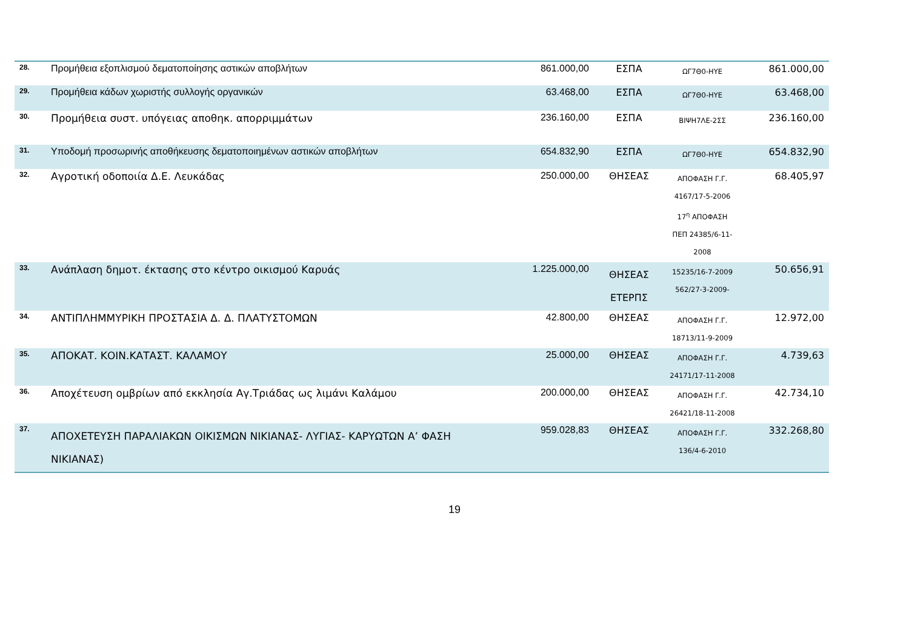| 28. | Προμήθεια εξοπλισμού δεματοποίησης αστικών αποβλήτων | 861.000,00 | ΕΣΠΑ | ΩΓ7Θ0-ΗΥΕ | 861.000,00 |
| 29. | Προμήθεια κάδων χωριστής συλλογής οργανικών | 63.468,00 | ΕΣΠΑ | ΩΓ7Θ0-ΗΥΕ | 63.468,00 |
| 30. | Προμήθεια συστ. υπόγειας αποθηκ. απορριμμάτων | 236.160,00 | ΕΣΠΑ | ΒΙΨΗ7ΛΕ-2ΣΣ | 236.160,00 |
| 31. | Υποδομή προσωρινής αποθήκευσης δεματοποιημένων αστικών αποβλήτων | 654.832,90 | ΕΣΠΑ | ΩΓ7Θ0-ΗΥΕ | 654.832,90 |
| 32. | Αγροτική οδοποιία Δ.Ε. Λευκάδας | 250.000,00 | ΘΗΣΕΑΣ | ΑΠΟΦΑΣΗ Γ.Γ. 4167/17-5-2006 17<sup>η</sup> ΑΠΟΦΑΣΗ ΠΕΠ 24385/6-11-2008 | 68.405,97 |
| 33. | Ανάπλαση δημοτ. έκτασης στο κέντρο οικισμού Καρυάς | 1.225.000,00 | ΘΗΣΕΑΣ ΕΤΕΡΠΣ | 15235/16-7-2009 562/27-3-2009- | 50.656,91 |
| 34. | ΑΝΤΙΠΛΗΜΜΥΡΙΚΗ ΠΡΟΣΤΑΣΙΑ Δ. Δ. ΠΛΑΤΥΣΤΟΜΩΝ | 42.800,00 | ΘΗΣΕΑΣ | ΑΠΟΦΑΣΗ Γ.Γ. 18713/11-9-2009 | 12.972,00 |
| 35. | ΑΠΟΚΑΤ. ΚΟΙΝ.ΚΑΤΑΣΤ. ΚΑΛΑΜΟΥ | 25.000,00 | ΘΗΣΕΑΣ | ΑΠΟΦΑΣΗ Γ.Γ. 24171/17-11-2008 | 4.739,63 |
| 36. | Αποχέτευση ομβρίων από εκκλησία Αγ.Τριάδας ως λιμάνι Καλάμου | 200.000,00 | ΘΗΣΕΑΣ | ΑΠΟΦΑΣΗ Γ.Γ. 26421/18-11-2008 | 42.734,10 |
| 37. | ΑΠΟΧΕΤΕΥΣΗ ΠΑΡΑΛΙΑΚΩΝ ΟΙΚΙΣΜΩΝ ΝΙΚΙΑΝΑΣ- ΛΥΓΙΑΣ- ΚΑΡΥΩΤΩΝ Α’ ΦΑΣΗ ΝΙΚΙΑΝΑΣ) | 959.028,83 | ΘΗΣΕΑΣ | ΑΠΟΦΑΣΗ Γ.Γ. 136/4-6-2010 | 332.268,80 |
19